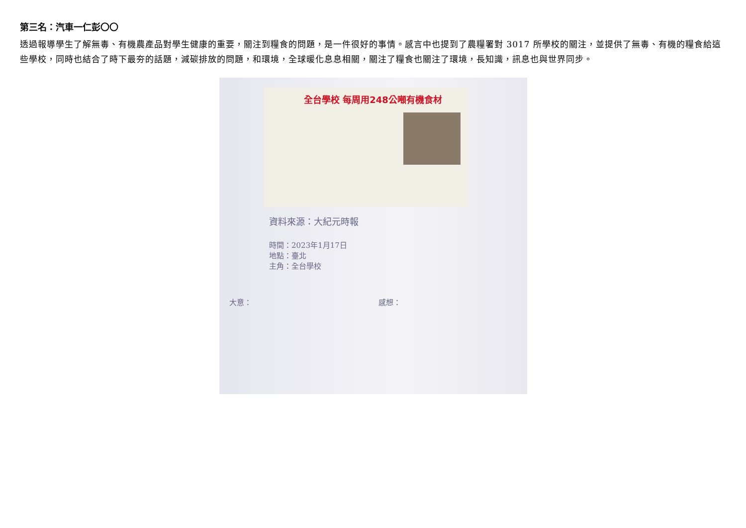第三名：汽車一仁彭〇〇
透過報導學生了解無毒、有機農產品對學生健康的重要，關注到糧食的問題，是一件很好的事情。感言中也提到了農糧署對 3017 所學校的關注，並提供了無毒、有機的糧食給這些學校，同時也結合了時下最夯的話題，減碳排放的問題，和環境，全球暖化息息相關，關注了糧食也關注了環境，長知識，訊息也與世界同步。
全台學校 每周用248公噸有機食材
資料來源：大紀元時報
時間：2023年1月17日
地點：臺北
主角：全台學校
大意： 感想：